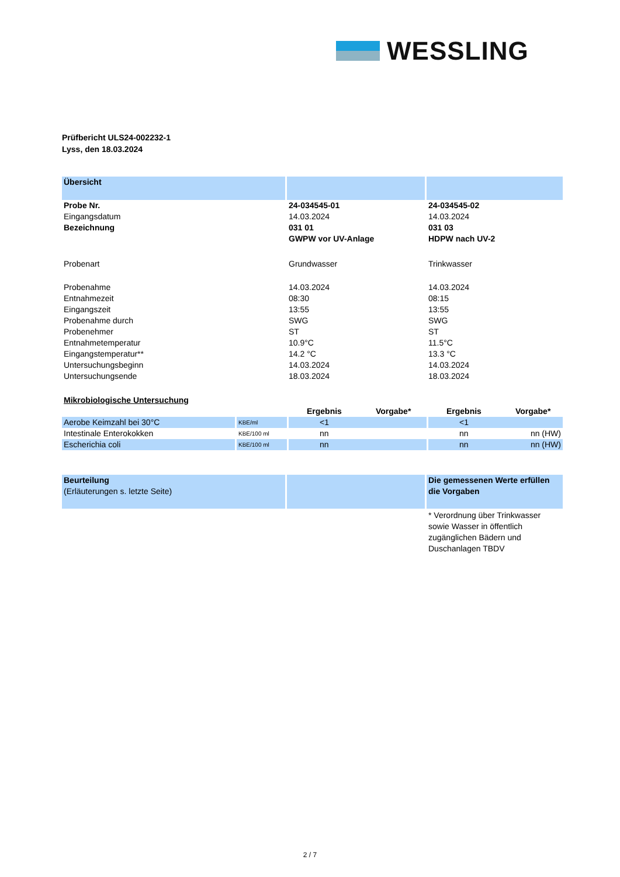WESSLING
Prüfbericht ULS24-002232-1
Lyss, den 18.03.2024
| Übersicht | | |
| Probe Nr. | 24-034545-01 | 24-034545-02 |
| Eingangsdatum | 14.03.2024 | 14.03.2024 |
| Bezeichnung | 031 01 GWPW vor UV-Anlage | 031 03 HDPW nach UV-2 |
| Probenart | Grundwasser | Trinkwasser |
| Probenahme | 14.03.2024 | 14.03.2024 |
| Entnahmezeit | 08:30 | 08:15 |
| Eingangszeit | 13:55 | 13:55 |
| Probenahme durch | SWG | SWG |
| Probenehmer | ST | ST |
| Entnahmetemperatur | 10.9°C | 11.5°C |
| Eingangstemperatur** | 14.2 °C | 13.3 °C |
| Untersuchungsbeginn | 14.03.2024 | 14.03.2024 |
| Untersuchungsende | 18.03.2024 | 18.03.2024 |
| Mikrobiologische Untersuchung | | | |
| | | Ergebnis Vorgabe* | Ergebnis Vorgabe* |
| Aerobe Keimzahl bei 30°C | KBE/ml | <1 | <1 |
| Intestinale Enterokokken | KBE/100 ml | nn | nn nn (HW) |
| Escherichia coli | KBE/100 ml | nn | nn nn (HW) |
| Beurteilung (Erläuterungen s. letzte Seite) | | Die gemessenen Werte erfüllen die Vorgaben |
| | | * Verordnung über Trinkwasser sowie Wasser in öffentlich zugänglichen Bädern und Duschanlagen TBDV |
2 / 7